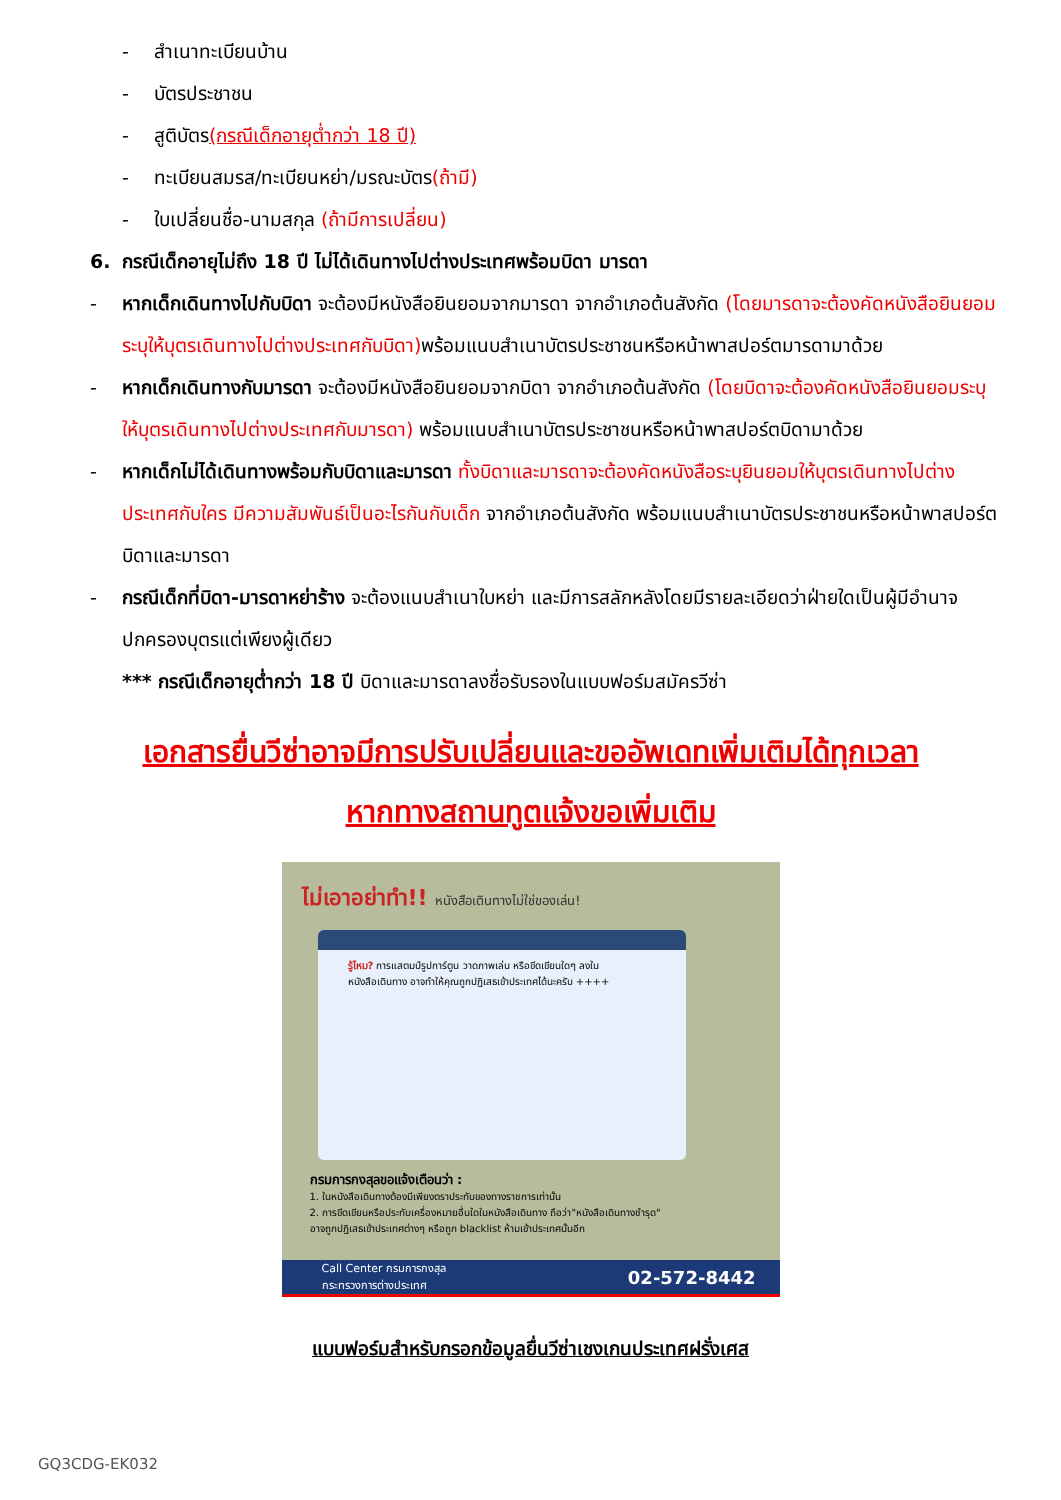- สำเนาทะเบียนบ้าน
- บัตรประชาชน
- สูติบัตร(กรณีเด็กอายุต่ำกว่า 18 ปี)
- ทะเบียนสมรส/ทะเบียนหย่า/มรณะบัตร(ถ้ามี)
- ใบเปลี่ยนชื่อ-นามสกุล (ถ้ามีการเปลี่ยน)
6. กรณีเด็กอายุไม่ถึง 18 ปี ไม่ได้เดินทางไปต่างประเทศพร้อมบิดา มารดา
- หากเด็กเดินทางไปกับบิดา จะต้องมีหนังสือยินยอมจากมารดา จากอำเภอต้นสังกัด (โดยมารดาจะต้องคัดหนังสือยินยอมระบุให้บุตรเดินทางไปต่างประเทศกับบิดา) พร้อมแนบสำเนาบัตรประชาชนหรือหน้าพาสปอร์ตมารดามาด้วย
- หากเด็กเดินทางกับมารดา จะต้องมีหนังสือยินยอมจากบิดา จากอำเภอต้นสังกัด (โดยบิดาจะต้องคัดหนังสือยินยอมระบุให้บุตรเดินทางไปต่างประเทศกับมารดา) พร้อมแนบสำเนาบัตรประชาชนหรือหน้าพาสปอร์ตบิดามาด้วย
- หากเด็กไม่ได้เดินทางพร้อมกับบิดาและมารดา ทั้งบิดาและมารดาจะต้องคัดหนังสือระบุยินยอมให้บุตรเดินทางไปต่างประเทศกับใคร มีความสัมพันธ์เป็นอะไรกันกับเด็ก จากอำเภอต้นสังกัด พร้อมแนบสำเนาบัตรประชาชนหรือหน้าพาสปอร์ตบิดาและมารดา
- กรณีเด็กที่บิดา-มารดาหย่าร้าง จะต้องแนบสำเนาใบหย่า และมีการสลักหลังโดยมีรายละเอียดว่าฝ่ายใดเป็นผู้มีอำนาจปกครองบุตรแต่เพียงผู้เดียว
*** กรณีเด็กอายุต่ำกว่า 18 ปี บิดาและมารดาลงชื่อรับรองในแบบฟอร์มสมัครวีซ่า
เอกสารยื่นวีซ่าอาจมีการปรับเปลี่ยนและขออัพเดทเพิ่มเติมได้ทุกเวลา
หากทางสถานทูตแจ้งขอเพิ่มเติม
ไม่เอาอย่าทำ!! หนังสือเดินทางไม่ใช่ของเล่น!
รู้ไหม? การแสตมป์รูปการ์ตูน วาดภาพเล่น หรือขีดเขียนใดๆ ลงในหนังสือเดินทาง อาจทำให้คุณถูกปฏิเสธเข้าประเทศได้นะครับ ++++
กรมการกงสุลขอแจ้งเตือนว่า :
1. ในหนังสือเดินทางต้องมีเพียงตราประทับของทางราชการเท่านั้น
2. การขีดเขียนหรือประทับเครื่องหมายอื่นใดในหนังสือเดินทาง ถือว่า"หนังสือเดินทางชำรุด"
อาจถูกปฏิเสธเข้าประเทศต่างๆ หรือถูก blacklist ห้ามเข้าประเทศนั้นอีก
Call Center กรมการกงสุล
กระทรวงการต่างประเทศ 02-572-8442
แบบฟอร์มสำหรับกรอกข้อมูลยื่นวีซ่าเชงเกนประเทศฝรั่งเศส
GQ3CDG-EK032